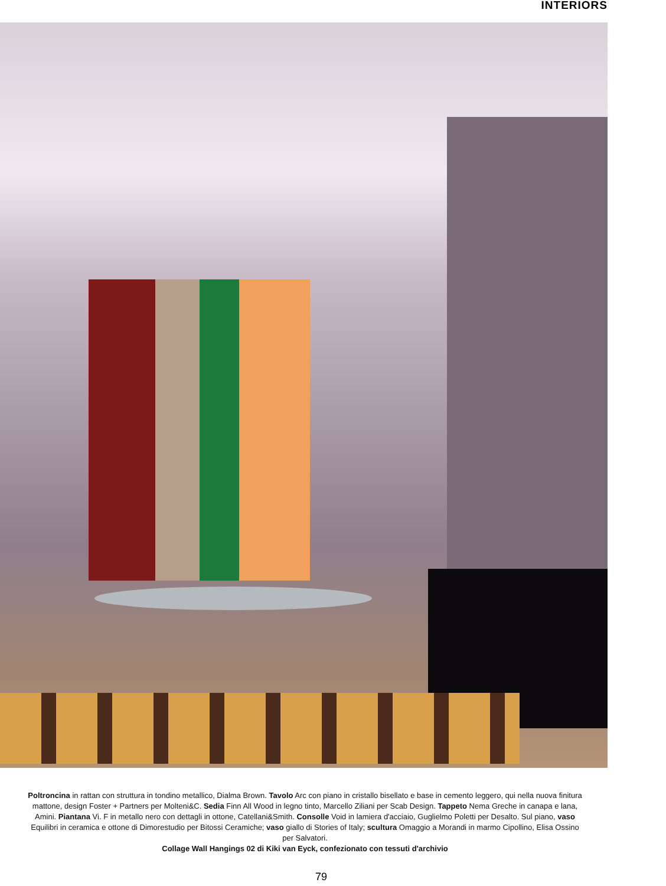INTERIORS
Poltroncina in rattan con struttura in tondino metallico, Dialma Brown. Tavolo Arc con piano in cristallo bisellato e base in cemento leggero, qui nella nuova finitura mattone, design Foster + Partners per Molteni&C. Sedia Finn All Wood in legno tinto, Marcello Ziliani per Scab Design. Tappeto Nema Greche in canapa e lana, Amini. Piantana Vi. F in metallo nero con dettagli in ottone, Catellani&Smith. Consolle Void in lamiera d'acciaio, Guglielmo Poletti per Desalto. Sul piano, vaso Equilibri in ceramica e ottone di Dimorestudio per Bitossi Ceramiche; vaso giallo di Stories of Italy; scultura Omaggio a Morandi in marmo Cipollino, Elisa Ossino per Salvatori.
Collage Wall Hangings 02 di Kiki van Eyck, confezionato con tessuti d'archivio
79